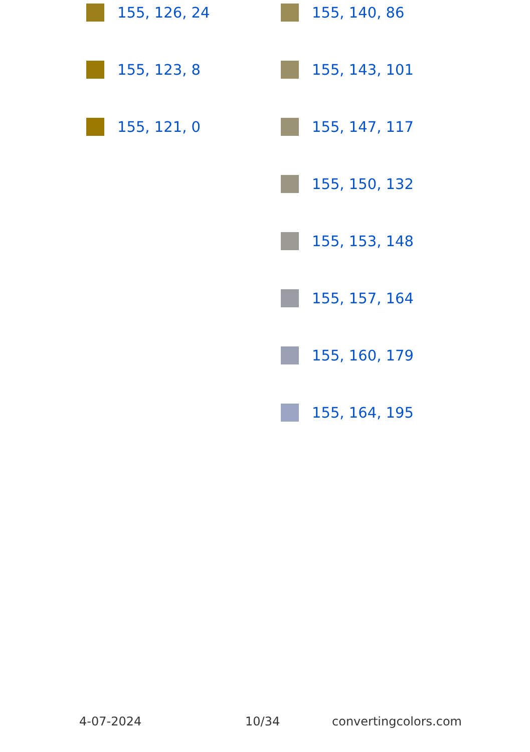155, 126, 24
155, 123, 8
155, 121, 0
155, 140, 86
155, 143, 101
155, 147, 117
155, 150, 132
155, 153, 148
155, 157, 164
155, 160, 179
155, 164, 195
4-07-2024 10/34 convertingcolors.com